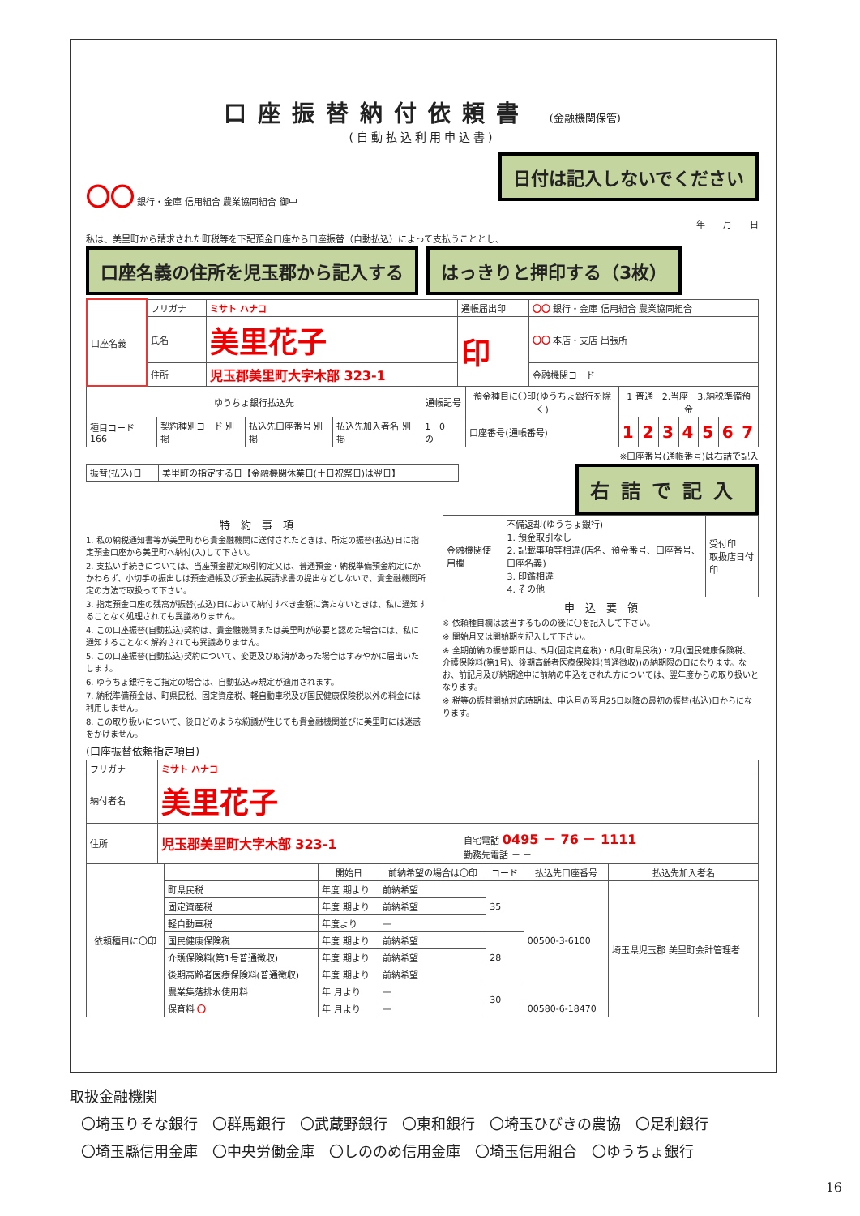口座振替納付依頼書 (金融機関保管)
(自動払込利用申込書)
〇〇 銀行・金庫 信用組合 農業協同組合 御中
日付は記入しないでください
年　　月　　日
私は、美里町から請求された町税等を下記預金口座から口座振替（自動払込）によって支払うこととし、
口座名義の住所を児玉郡から記入する はっきりと押印する（3枚）
| 口座名義 | フリガナ | ミサト ハナコ | 通帳届出印 | 〇〇 銀行・金庫 信用組合 農業協同組合 |
| | 氏名 | 美里花子 | 印 | 〇〇 本店・支店 出張所 |
| | 住所 | 児玉郡美里町大字木部 323-1 | | 金融機関コード |
| ゆうちょ銀行払込先 | | | | 通帳記号 | 預金種目に〇印(ゆうちょ銀行を除く) | 1 普通 2.当座 3.納税準備預金 | | | | | | |
| --- | --- | --- | --- | --- | --- | --- | --- | --- | --- | --- | --- | --- |
| 種目コード 166 | 契約種別コード 別掲 | 払込先口座番号 別掲 | 払込先加入者名 別掲 | 1 0 の | 口座番号(通帳番号) | 1 | 2 | 3 | 4 | 5 | 6 | 7 |
※口座番号(通帳番号)は右詰で記入
| 振替(払込)日 | 美里町の指定する日【金融機関休業日(土日祝祭日)は翌日】 |
右詰で記入
特　約　事　項
1. 私の納税通知書等が美里町から貴金融機関に送付されたときは、所定の振替(払込)日に指定預金口座から美里町へ納付(入)して下さい。
2. 支払い手続きについては、当座預金勘定取引約定又は、普通預金・納税準備預金約定にかかわらず、小切手の振出しは預金通帳及び預金払戻請求書の提出などしないで、貴金融機関所定の方法で取扱って下さい。
3. 指定預金口座の残高が振替(払込)日において納付すべき金額に満たないときは、私に通知することなく処理されても異議ありません。
4. この口座振替(自動払込)契約は、貴金融機関または美里町が必要と認めた場合には、私に通知することなく解約されても異議ありません。
5. この口座振替(自動払込)契約について、変更及び取消があった場合はすみやかに届出いたします。
6. ゆうちょ銀行をご指定の場合は、自動払込み規定が適用されます。
7. 納税準備預金は、町県民税、固定資産税、軽自動車税及び国民健康保険税以外の料金には利用しません。
8. この取り扱いについて、後日どのような紛議が生じても貴金融機関並びに美里町には迷惑をかけません。
| 金融機関使用欄 | 不備返却(ゆうちょ銀行) 1. 預金取引なし 2. 記載事項等相違(店名、預金番号、口座番号、口座名義) 3. 印鑑相違 4. その他 | 受付印 取扱店日付印 |
申　込　要　領
※ 依頼種目欄は該当するものの後に〇を記入して下さい。
※ 開始月又は開始期を記入して下さい。
※ 全期前納の振替期日は、5月(固定資産税)・6月(町県民税)・7月(国民健康保険税、介護保険料(第1号)、後期高齢者医療保険料(普通徴収))の納期限の日になります。なお、前記月及び納期途中に前納の申込をされた方については、翌年度からの取り扱いとなります。
※ 税等の振替開始対応時期は、申込月の翌月25日以降の最初の振替(払込)日からになります。
(口座振替依頼指定項目)
| フリガナ | ミサト ハナコ | |
| 納付者名 | 美里花子 | |
| 住所 | 児玉郡美里町大字木部 323-1 | 自宅電話 0495 － 76 － 1111 勤務先電話 － － |
| 依頼種目に〇印 | | 開始日 | 前納希望の場合は〇印 | コード | 払込先口座番号 | 払込先加入者名 |
| --- | --- | --- | --- | --- | --- | --- |
| | 町県民税 | 年度 期より | 前納希望 | 35 | 00500-3-6100 | 埼玉県児玉郡 美里町会計管理者 |
| | 固定資産税 | 年度 期より | 前納希望 | | | |
| | 軽自動車税 | 年度より | ― | | | |
| | 国民健康保険税 | 年度 期より | 前納希望 | 28 | | |
| | 介護保険料(第1号普通徴収) | 年度 期より | 前納希望 | | | |
| | 後期高齢者医療保険料(普通徴収) | 年度 期より | 前納希望 | | | |
| | 農業集落排水使用料 | 年 月より | ― | 30 | | |
| | 保育料 〇 | 年 月より | ― | | 00580-6-18470 | |
取扱金融機関
〇埼玉りそな銀行　〇群馬銀行　〇武蔵野銀行　〇東和銀行　〇埼玉ひびきの農協　〇足利銀行
〇埼玉縣信用金庫　〇中央労働金庫　〇しののめ信用金庫　〇埼玉信用組合　〇ゆうちょ銀行
16